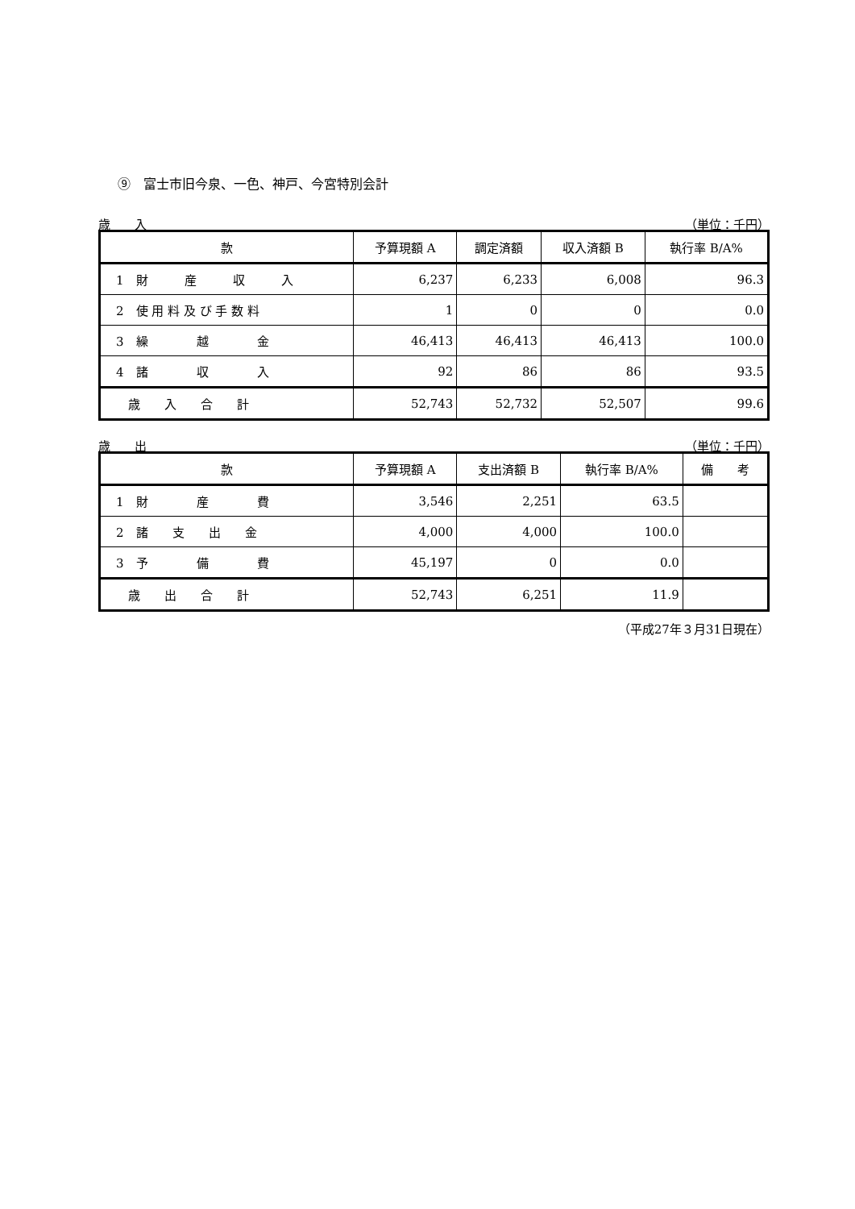⑨　富士市旧今泉、一色、神戸、今宮特別会計
歳　　入 （単位：千円）
| 款 | 予算現額 A | 調定済額 | 収入済額 B | 執行率 B/A% |
| --- | --- | --- | --- | --- |
| 1 財 産 収 入 | 6,237 | 6,233 | 6,008 | 96.3 |
| 2 使 用 料 及 び 手 数 料 | 1 | 0 | 0 | 0.0 |
| 3 繰 越 金 | 46,413 | 46,413 | 46,413 | 100.0 |
| 4 諸 収 入 | 92 | 86 | 86 | 93.5 |
| 歳 入 合 計 | 52,743 | 52,732 | 52,507 | 99.6 |
歳　　出 （単位：千円）
| 款 | 予算現額 A | 支出済額 B | 執行率 B/A% | 備 考 |
| --- | --- | --- | --- | --- |
| 1 財 産 費 | 3,546 | 2,251 | 63.5 | |
| 2 諸 支 出 金 | 4,000 | 4,000 | 100.0 | |
| 3 予 備 費 | 45,197 | 0 | 0.0 | |
| 歳 出 合 計 | 52,743 | 6,251 | 11.9 | |
（平成27年３月31日現在）